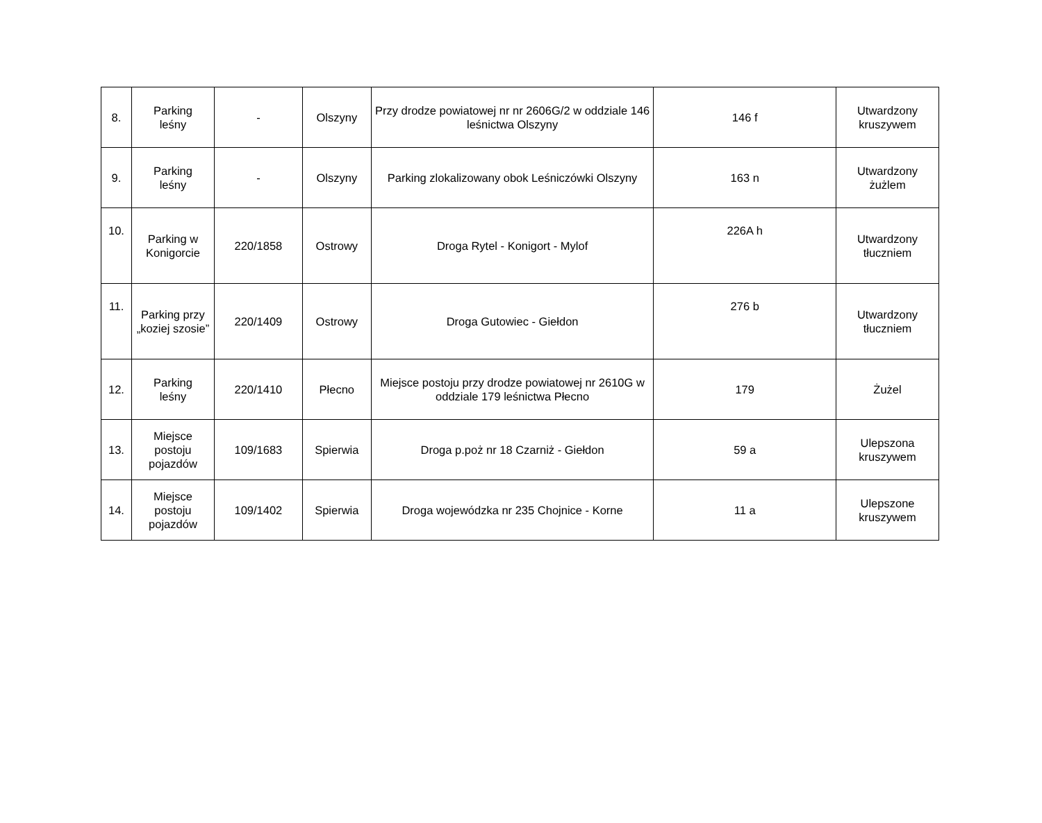| 8. | Parking leśny | - | Olszyny | Przy drodze powiatowej nr nr 2606G/2 w oddziale 146 leśnictwa Olszyny | 146 f | Utwardzony kruszywem |
| 9. | Parking leśny | - | Olszyny | Parking zlokalizowany obok Leśniczówki Olszyny | 163 n | Utwardzony żużlem |
| 10. | Parking w Konigorcie | 220/1858 | Ostrowy | Droga Rytel - Konigort - Mylof | 226A h | Utwardzony tłuczniem |
| 11. | Parking przy „koziej szosie” | 220/1409 | Ostrowy | Droga Gutowiec - Giełdon | 276 b | Utwardzony tłuczniem |
| 12. | Parking leśny | 220/1410 | Płecno | Miejsce postoju przy drodze powiatowej nr 2610G w oddziale 179 leśnictwa Płecno | 179 | Żużel |
| 13. | Miejsce postoju pojazdów | 109/1683 | Spierwia | Droga p.poż nr 18 Czarniż - Giełdon | 59 a | Ulepszona kruszywem |
| 14. | Miejsce postoju pojazdów | 109/1402 | Spierwia | Droga wojewódzka nr 235 Chojnice - Korne | 11 a | Ulepszone kruszywem |